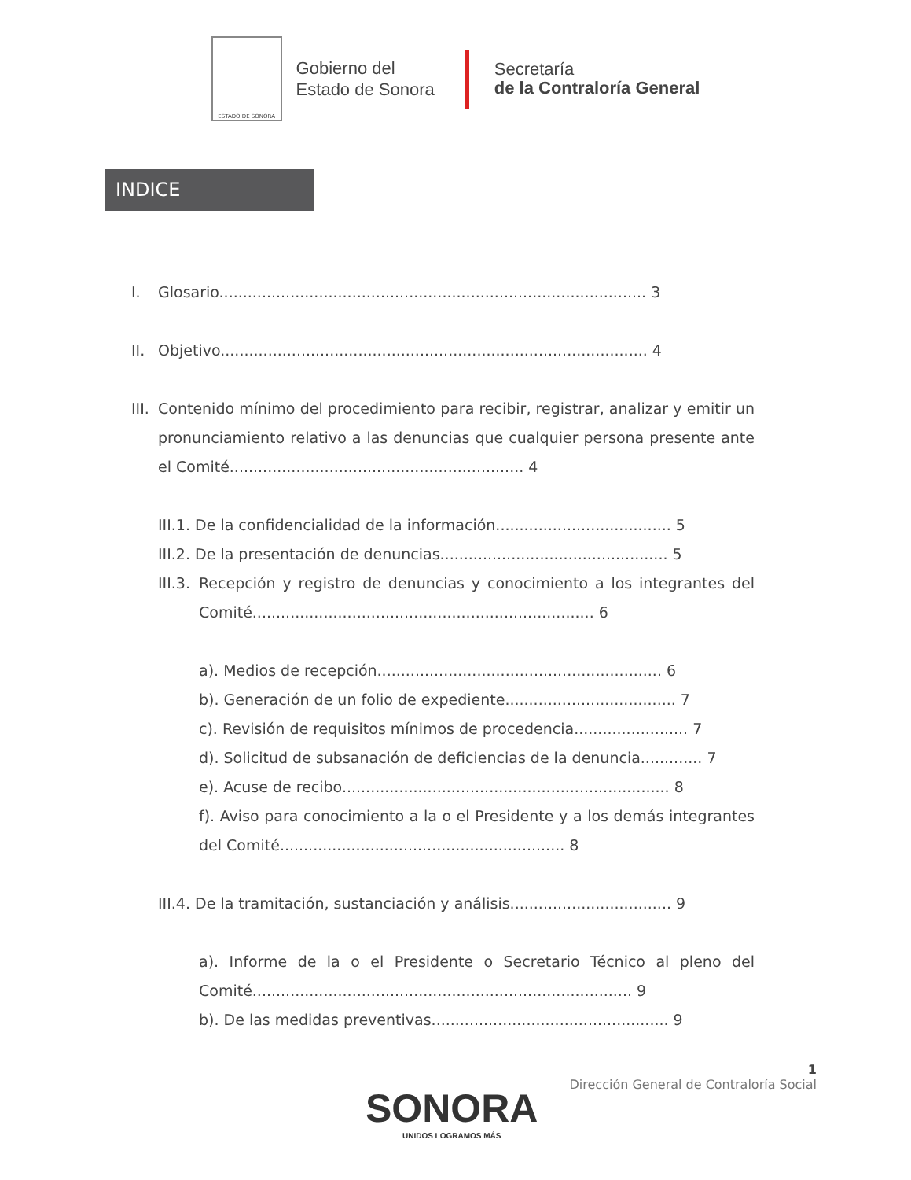ESTADO DE SONORA
Gobierno del
Estado de Sonora
Secretaría
de la Contraloría General
INDICE
I. Glosario.......................................................................................... 3
II. Objetivo.......................................................................................... 4
III. Contenido mínimo del procedimiento para recibir, registrar, analizar y emitir un pronunciamiento relativo a las denuncias que cualquier persona presente ante el Comité.............................................................. 4
III.1. De la confidencialidad de la información..................................... 5
III.2. De la presentación de denuncias................................................ 5
III.3. Recepción y registro de denuncias y conocimiento a los integrantes del Comité........................................................................ 6
a). Medios de recepción............................................................ 6
b). Generación de un folio de expediente.................................... 7
c). Revisión de requisitos mínimos de procedencia........................ 7
d). Solicitud de subsanación de deficiencias de la denuncia............. 7
e). Acuse de recibo..................................................................... 8
f). Aviso para conocimiento a la o el Presidente y a los demás integrantes del Comité............................................................ 8
III.4. De la tramitación, sustanciación y análisis.................................. 9
a). Informe de la o el Presidente o Secretario Técnico al pleno del Comité................................................................................ 9
b). De las medidas preventivas.................................................. 9
1
Dirección General de Contraloría Social
SONORA
UNIDOS LOGRAMOS MÁS